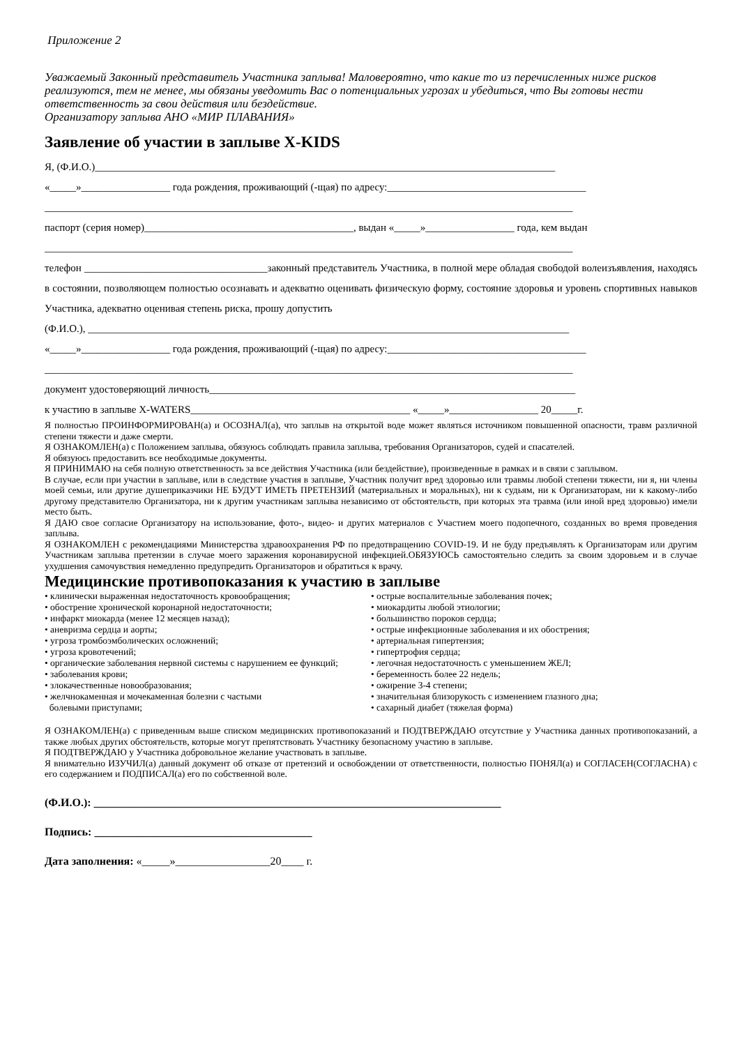Приложение 2
Уважаемый Законный представитель Участника заплыва! Маловероятно, что какие то из перечисленных ниже рисков реализуются, тем не менее, мы обязаны уведомить Вас о потенциальных угрозах и убедиться, что Вы готовы нести ответственность за свои действия или бездействие.
Организатору заплыва АНО «МИР ПЛАВАНИЯ»
Заявление об участии в заплыве X-KIDS
Я, (Ф.И.О.)________________________________________________________________________________________
«_____»_________________ года рождения, проживающий (-щая) по адресу:______________________________________
_____________________________________________________________________________________________________
паспорт (серия номер)________________________________________, выдан «_____»_________________ года, кем выдан
_____________________________________________________________________________________________________
телефон ___________________________________законный представитель Участника, в полной мере обладая свободой волеизъявления, находясь в состоянии, позволяющем полностью осознавать и адекватно оценивать физическую форму, состояние здоровья и уровень спортивных навыков Участника, адекватно оценивая степень риска, прошу допустить
(Ф.И.О.), ____________________________________________________________________________________________
«_____»_________________ года рождения, проживающий (-щая) по адресу:______________________________________
_____________________________________________________________________________________________________
документ удостоверяющий личность______________________________________________________________________
к участию в заплыве X-WATERS__________________________________________ «_____»_________________ 20_____г.
Я полностью ПРОИНФОРМИРОВАН(а) и ОСОЗНАЛ(а), что заплыв на открытой воде может являться источником повышенной опасности, травм различной степени тяжести и даже смерти.
Я ОЗНАКОМЛЕН(а) с Положением заплыва, обязуюсь соблюдать правила заплыва, требования Организаторов, судей и спасателей.
Я обязуюсь предоставить все необходимые документы.
Я ПРИНИМАЮ на себя полную ответственность за все действия Участника (или бездействие), произведенные в рамках и в связи с заплывом.
В случае, если при участии в заплыве, или в следствие участия в заплыве, Участник получит вред здоровью или травмы любой степени тяжести, ни я, ни члены моей семьи, или другие душеприказчики НЕ БУДУТ ИМЕТЬ ПРЕТЕНЗИЙ (материальных и моральных), ни к судьям, ни к Организаторам, ни к какому-либо другому представителю Организатора, ни к другим участникам заплыва независимо от обстоятельств, при которых эта травма (или иной вред здоровью) имели место быть.
Я ДАЮ свое согласие Организатору на использование, фото-, видео- и других материалов с Участием моего подопечного, созданных во время проведения заплыва.
Я ОЗНАКОМЛЕН с рекомендациями Министерства здравоохранения РФ по предотвращению COVID-19. И не буду предъявлять к Организаторам или другим Участникам заплыва претензии в случае моего заражения коронавирусной инфекцией.ОБЯЗУЮСЬ самостоятельно следить за своим здоровьем и в случае ухудшения самочувствия немедленно предупредить Организаторов и обратиться к врачу.
Медицинские противопоказания к участию в заплыве
• клинически выраженная недостаточность кровообращения;
• обострение хронической коронарной недостаточности;
• инфаркт миокарда (менее 12 месяцев назад);
• аневризма сердца и аорты;
• угроза тромбоэмболических осложнений;
• угроза кровотечений;
• органические заболевания нервной системы с нарушением ее функций;
• заболевания крови;
• злокачественные новообразования;
• желчнокаменная и мочекаменная болезни с частыми
болевыми приступами;
• острые воспалительные заболевания почек;
• миокардиты любой этиологии;
• большинство пороков сердца;
• острые инфекционные заболевания и их обострения;
• артериальная гипертензия;
• гипертрофия сердца;
• легочная недостаточность с уменьшением ЖЕЛ;
• беременность более 22 недель;
• ожирение 3-4 степени;
• значительная близорукость с изменением глазного дна;
• сахарный диабет (тяжелая форма)
Я ОЗНАКОМЛЕН(а) с приведенным выше списком медицинских противопоказаний и ПОДТВЕРЖДАЮ отсутствие у Участника данных противопоказаний, а также любых других обстоятельств, которые могут препятствовать Участнику безопасному участию в заплыве.
Я ПОДТВЕРЖДАЮ у Участника добровольное желание участвовать в заплыве.
Я внимательно ИЗУЧИЛ(а) данный документ об отказе от претензий и освобождении от ответственности, полностью ПОНЯЛ(а) и СОГЛАСЕН(СОГЛАСНА) с его содержанием и ПОДПИСАЛ(а) его по собственной воле.
(Ф.И.О.): _________________________________________________________________________
Подпись: _______________________________________
Дата заполнения: «_____»_________________20____ г.